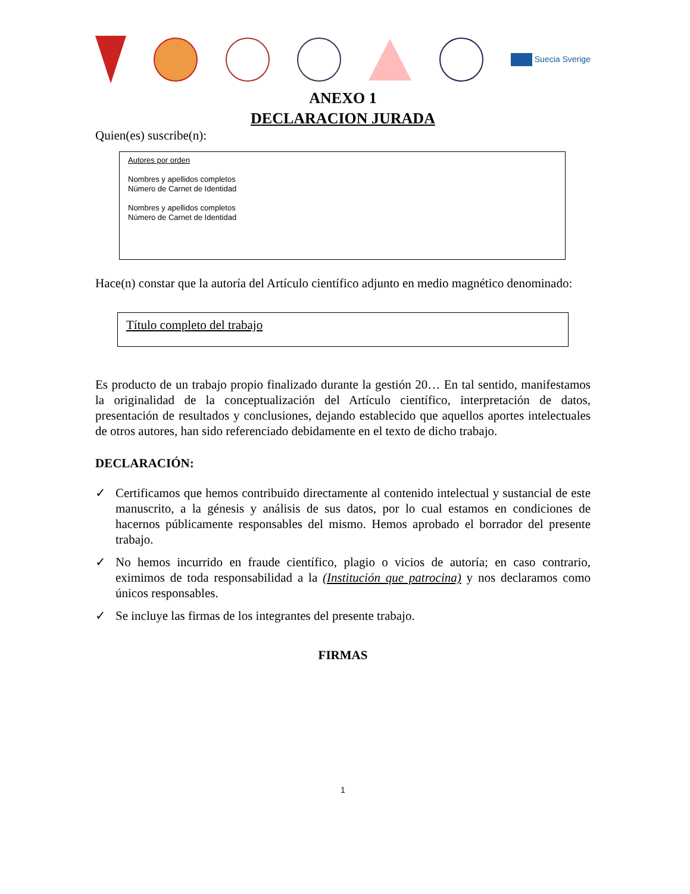Suecia Sverige
ANEXO 1
DECLARACION JURADA
Quien(es) suscribe(n):
Autores por orden
Nombres y apellidos completos
Número de Carnet de Identidad
Nombres y apellidos completos
Número de Carnet de Identidad
Hace(n) constar que la autoría del Artículo científico adjunto en medio magnético denominado:
Título completo del trabajo
Es producto de un trabajo propio finalizado durante la gestión 20… En tal sentido, manifestamos la originalidad de la conceptualización del Artículo científico, interpretación de datos, presentación de resultados y conclusiones, dejando establecido que aquellos aportes intelectuales de otros autores, han sido referenciado debidamente en el texto de dicho trabajo.
DECLARACIÓN:
✓ Certificamos que hemos contribuido directamente al contenido intelectual y sustancial de este manuscrito, a la génesis y análisis de sus datos, por lo cual estamos en condiciones de hacernos públicamente responsables del mismo. Hemos aprobado el borrador del presente trabajo.
✓ No hemos incurrido en fraude científico, plagio o vicios de autoría; en caso contrario, eximimos de toda responsabilidad a la (Institución que patrocina) y nos declaramos como únicos responsables.
✓ Se incluye las firmas de los integrantes del presente trabajo.
FIRMAS
1